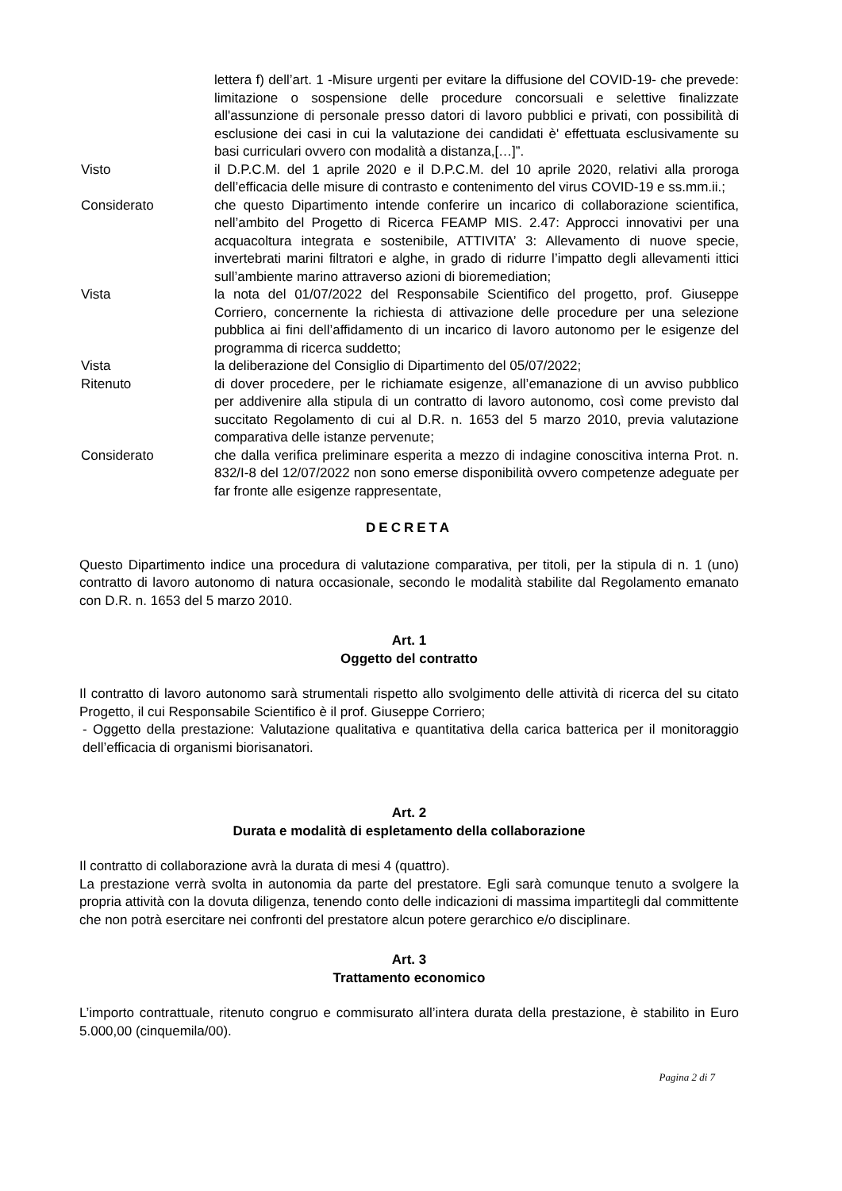lettera f) dell’art. 1 -Misure urgenti per evitare la diffusione del COVID-19- che prevede: limitazione o sospensione delle procedure concorsuali e selettive finalizzate all'assunzione di personale presso datori di lavoro pubblici e privati, con possibilità di esclusione dei casi in cui la valutazione dei candidati è' effettuata esclusivamente su basi curriculari ovvero con modalità a distanza,[…]”.
Visto il D.P.C.M. del 1 aprile 2020 e il D.P.C.M. del 10 aprile 2020, relativi alla proroga dell’efficacia delle misure di contrasto e contenimento del virus COVID-19 e ss.mm.ii.;
Considerato che questo Dipartimento intende conferire un incarico di collaborazione scientifica, nell’ambito del Progetto di Ricerca FEAMP MIS. 2.47: Approcci innovativi per una acquacoltura integrata e sostenibile, ATTIVITA’ 3: Allevamento di nuove specie, invertebrati marini filtratori e alghe, in grado di ridurre l’impatto degli allevamenti ittici sull’ambiente marino attraverso azioni di bioremediation;
Vista la nota del 01/07/2022 del Responsabile Scientifico del progetto, prof. Giuseppe Corriero, concernente la richiesta di attivazione delle procedure per una selezione pubblica ai fini dell’affidamento di un incarico di lavoro autonomo per le esigenze del programma di ricerca suddetto;
Vista la deliberazione del Consiglio di Dipartimento del 05/07/2022;
Ritenuto di dover procedere, per le richiamate esigenze, all’emanazione di un avviso pubblico per addivenire alla stipula di un contratto di lavoro autonomo, così come previsto dal succitato Regolamento di cui al D.R. n. 1653 del 5 marzo 2010, previa valutazione comparativa delle istanze pervenute;
Considerato che dalla verifica preliminare esperita a mezzo di indagine conoscitiva interna Prot. n. 832/I-8 del 12/07/2022 non sono emerse disponibilità ovvero competenze adeguate per far fronte alle esigenze rappresentate,
DECRETA
Questo Dipartimento indice una procedura di valutazione comparativa, per titoli, per la stipula di n. 1 (uno) contratto di lavoro autonomo di natura occasionale, secondo le modalità stabilite dal Regolamento emanato con D.R. n. 1653 del 5 marzo 2010.
Art. 1
Oggetto del contratto
Il contratto di lavoro autonomo sarà strumentali rispetto allo svolgimento delle attività di ricerca del su citato Progetto, il cui Responsabile Scientifico è il prof. Giuseppe Corriero;
- Oggetto della prestazione: Valutazione qualitativa e quantitativa della carica batterica per il monitoraggio dell’efficacia di organismi biorisanatori.
Art. 2
Durata e modalità di espletamento della collaborazione
Il contratto di collaborazione avrà la durata di mesi 4 (quattro).
La prestazione verrà svolta in autonomia da parte del prestatore. Egli sarà comunque tenuto a svolgere la propria attività con la dovuta diligenza, tenendo conto delle indicazioni di massima impartitegli dal committente che non potrà esercitare nei confronti del prestatore alcun potere gerarchico e/o disciplinare.
Art. 3
Trattamento economico
L’importo contrattuale, ritenuto congruo e commisurato all’intera durata della prestazione, è stabilito in Euro 5.000,00 (cinquemila/00).
Pagina 2 di 7